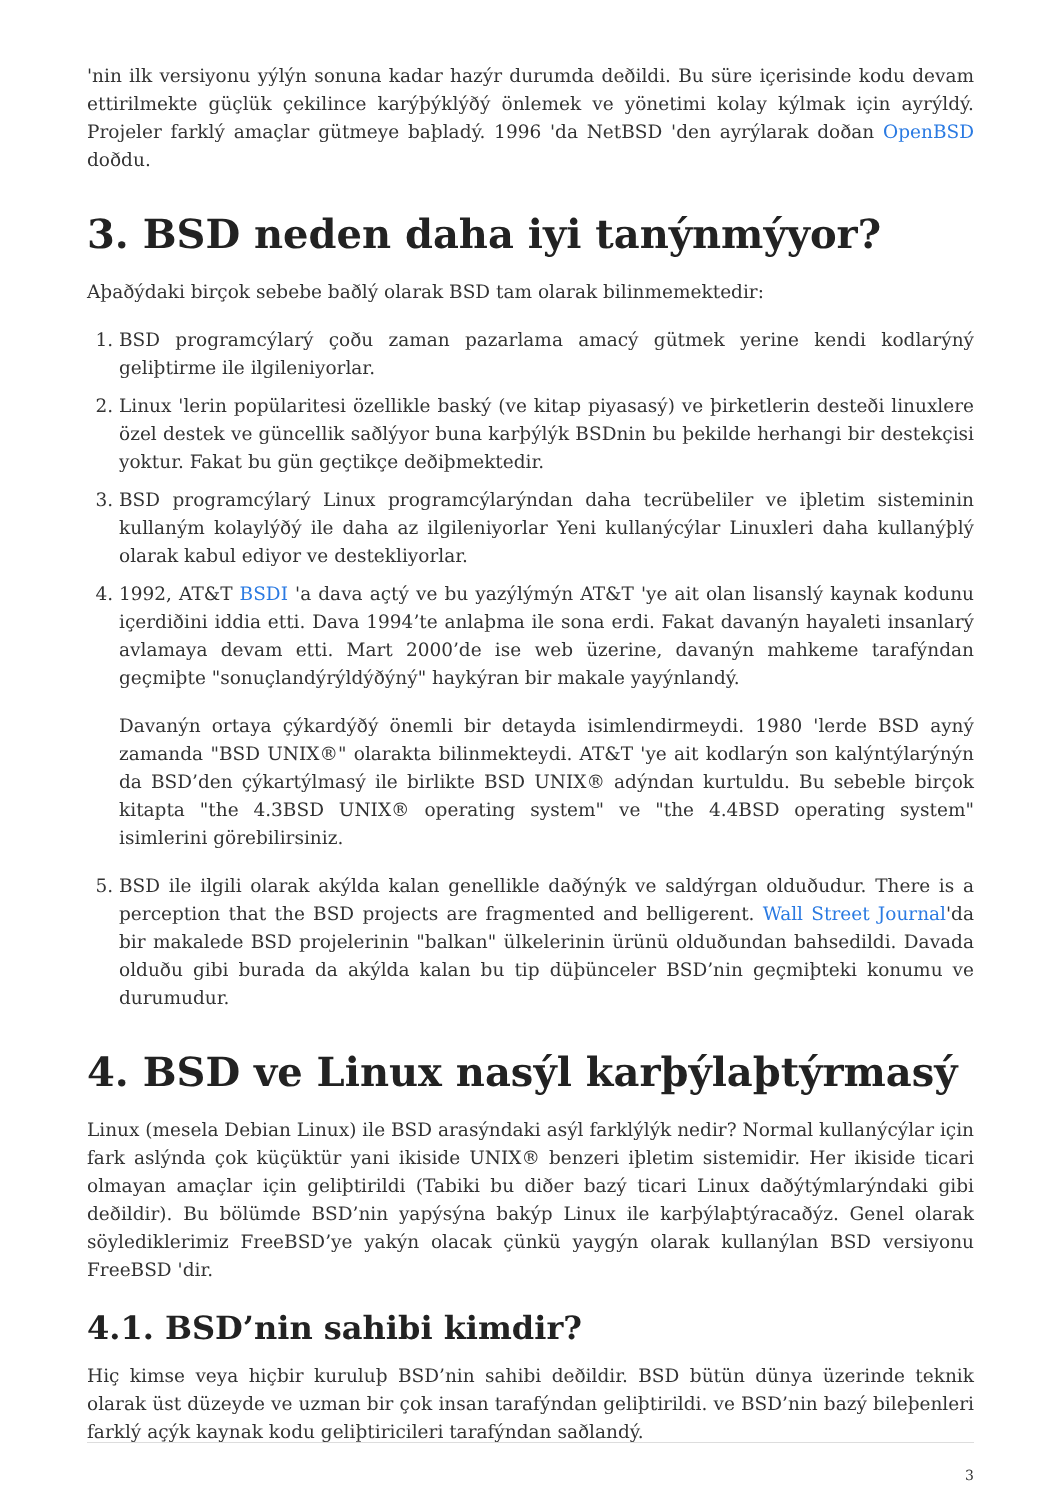'nin ilk versiyonu yýlýn sonuna kadar hazýr durumda deðildi. Bu süre içerisinde kodu devam ettirilmekte güçlük çekilince karýþýklýðý önlemek ve yönetimi kolay kýlmak için ayrýldý. Projeler farklý amaçlar gütmeye baþladý. 1996 'da NetBSD 'den ayrýlarak doðan OpenBSD doðdu.
3. BSD neden daha iyi tanýnmýyor?
Aþaðýdaki birçok sebebe baðlý olarak BSD tam olarak bilinmemektedir:
1. BSD programcýlarý çoðu zaman pazarlama amacý gütmek yerine kendi kodlarýný geliþtirme ile ilgileniyorlar.
2. Linux 'lerin popülaritesi özellikle baský (ve kitap piyasasý) ve þirketlerin desteði linuxlere özel destek ve güncellik saðlýyor buna karþýlýk BSDnin bu þekilde herhangi bir destekçisi yoktur. Fakat bu gün geçtikçe deðiþmektedir.
3. BSD programcýlarý Linux programcýlarýndan daha tecrübeliler ve iþletim sisteminin kullaným kolaylýðý ile daha az ilgileniyorlar Yeni kullanýcýlar Linuxleri daha kullanýþlý olarak kabul ediyor ve destekliyorlar.
4. 1992, AT&T BSDI 'a dava açtý ve bu yazýlýmýn AT&T 'ye ait olan lisanslý kaynak kodunu içerdiðini iddia etti. Dava 1994’te anlaþma ile sona erdi. Fakat davanýn hayaleti insanlarý avlamaya devam etti. Mart 2000’de ise web üzerine, davanýn mahkeme tarafýndan geçmiþte "sonuçlandýrýldýðýný" haykýran bir makale yayýnlandý.
Davanýn ortaya çýkardýðý önemli bir detayda isimlendirmeydi. 1980 'lerde BSD ayný zamanda "BSD UNIX®" olarakta bilinmekteydi. AT&T 'ye ait kodlarýn son kalýntýlarýnýn da BSD’den çýkartýlmasý ile birlikte BSD UNIX® adýndan kurtuldu. Bu sebeble birçok kitapta "the 4.3BSD UNIX® operating system" ve "the 4.4BSD operating system" isimlerini görebilirsiniz.
5. BSD ile ilgili olarak akýlda kalan genellikle daðýnýk ve saldýrgan olduðudur. There is a perception that the BSD projects are fragmented and belligerent. Wall Street Journal'da bir makalede BSD projelerinin "balkan" ülkelerinin ürünü olduðundan bahsedildi. Davada olduðu gibi burada da akýlda kalan bu tip düþünceler BSD’nin geçmiþteki konumu ve durumudur.
4. BSD ve Linux nasýl karþýlaþtýrmasý
Linux (mesela Debian Linux) ile BSD arasýndaki asýl farklýlýk nedir? Normal kullanýcýlar için fark aslýnda çok küçüktür yani ikiside UNIX® benzeri iþletim sistemidir. Her ikiside ticari olmayan amaçlar için geliþtirildi (Tabiki bu diðer bazý ticari Linux daðýtýmlarýndaki gibi deðildir). Bu bölümde BSD’nin yapýsýna bakýp Linux ile karþýlaþtýracaðýz. Genel olarak söylediklerimiz FreeBSD’ye yakýn olacak çünkü yaygýn olarak kullanýlan BSD versiyonu FreeBSD 'dir.
4.1. BSD’nin sahibi kimdir?
Hiç kimse veya hiçbir kuruluþ BSD’nin sahibi deðildir. BSD bütün dünya üzerinde teknik olarak üst düzeyde ve uzman bir çok insan tarafýndan geliþtirildi. ve BSD’nin bazý bileþenleri farklý açýk kaynak kodu geliþtiricileri tarafýndan saðlandý.
3